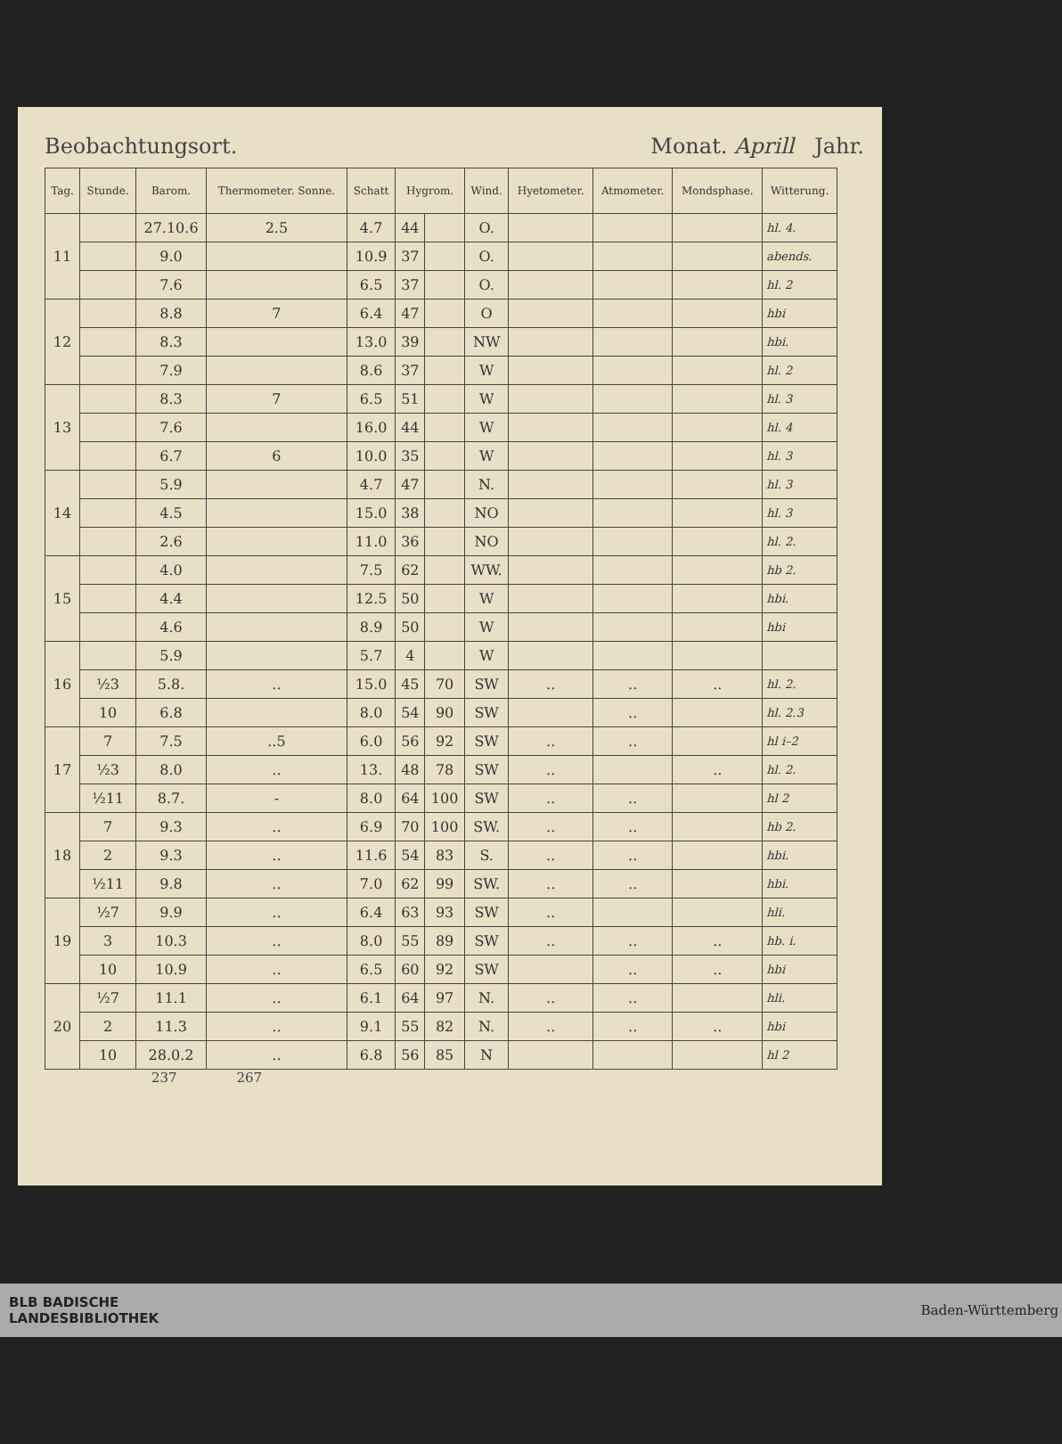Beobachtungsort. Monat. Aprill Jahr.
| Tag. | Stunde. | Barom. | Thermometer. Sonne. | Schatt | Hygrom. | | Wind. | Hyetometer. | Atmometer. | Mondsphase. | Witterung. |
| --- | --- | --- | --- | --- | --- | --- | --- | --- | --- | --- | --- |
| 11 | | 27.10.6 | 2.5 | 4.7 | 44 | | O. | | | | hl. 4. |
| | | 9.0 | | 10.9 | 37 | | O. | | | | abends. |
| | | 7.6 | | 6.5 | 37 | | O. | | | | hl. 2 |
| 12 | | 8.8 | 7 | 6.4 | 47 | | O | | | | hbi |
| | | 8.3 | | 13.0 | 39 | | NW | | | | hbi. |
| | | 7.9 | | 8.6 | 37 | | W | | | | hl. 2 |
| 13 | | 8.3 | 7 | 6.5 | 51 | | W | | | | hl. 3 |
| | | 7.6 | | 16.0 | 44 | | W | | | | hl. 4 |
| | | 6.7 | 6 | 10.0 | 35 | | W | | | | hl. 3 |
| 14 | | 5.9 | | 4.7 | 47 | | N. | | | | hl. 3 |
| | | 4.5 | | 15.0 | 38 | | NO | | | | hl. 3 |
| | | 2.6 | | 11.0 | 36 | | NO | | | | hl. 2. |
| 15 | | 4.0 | | 7.5 | 62 | | WW. | | | | hb 2. |
| | | 4.4 | | 12.5 | 50 | | W | | | | hbi. |
| | | 4.6 | | 8.9 | 50 | | W | | | | hbi |
| 16 | | 5.9 | | 5.7 | 4 | | W | | | | |
| | ½3 | 5.8. | .. | 15.0 | 45 | 70 | SW | .. | .. | .. | hl. 2. |
| | 10 | 6.8 | | 8.0 | 54 | 90 | SW | | .. | | hl. 2.3 |
| 17 | 7 | 7.5 | ..5 | 6.0 | 56 | 92 | SW | .. | .. | | hl i–2 |
| | ½3 | 8.0 | .. | 13. | 48 | 78 | SW | .. | | .. | hl. 2. |
| | ½11 | 8.7. | - | 8.0 | 64 | 100 | SW | .. | .. | | hl 2 |
| 18 | 7 | 9.3 | .. | 6.9 | 70 | 100 | SW. | .. | .. | | hb 2. |
| | 2 | 9.3 | .. | 11.6 | 54 | 83 | S. | .. | .. | | hbi. |
| | ½11 | 9.8 | .. | 7.0 | 62 | 99 | SW. | .. | .. | | hbi. |
| 19 | ½7 | 9.9 | .. | 6.4 | 63 | 93 | SW | .. | | | hli. |
| | 3 | 10.3 | .. | 8.0 | 55 | 89 | SW | .. | .. | .. | hb. i. |
| | 10 | 10.9 | .. | 6.5 | 60 | 92 | SW | | .. | .. | hbi |
| 20 | ½7 | 11.1 | .. | 6.1 | 64 | 97 | N. | .. | .. | | hli. |
| | 2 | 11.3 | .. | 9.1 | 55 | 82 | N. | .. | .. | .. | hbi |
| | 10 | 28.0.2 | .. | 6.8 | 56 | 85 | N | | | | hl 2 |
237 267
BLB BADISCHE
LANDESBIBLIOTHEK Baden-Württemberg